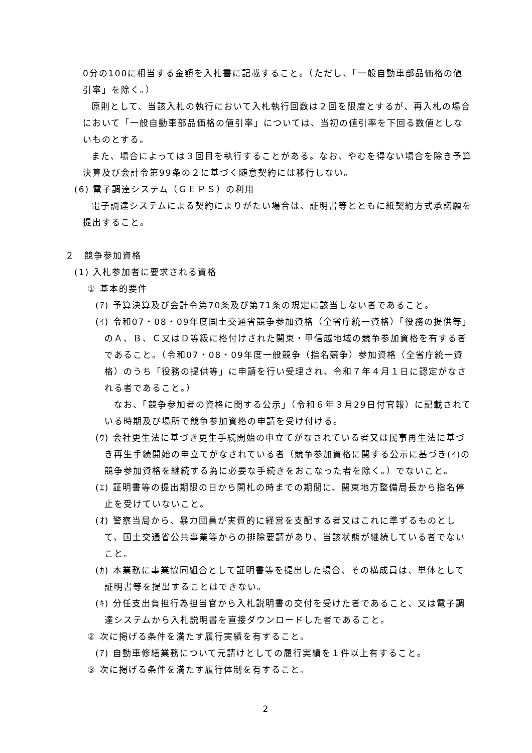0分の100に相当する金額を入札書に記載すること。（ただし、「一般自動車部品価格の値引率」を除く。）
原則として、当該入札の執行において入札執行回数は２回を限度とするが、再入札の場合において「一般自動車部品価格の値引率」については、当初の値引率を下回る数値としないものとする。
また、場合によっては３回目を執行することがある。なお、やむを得ない場合を除き予算決算及び会計令第99条の２に基づく随意契約には移行しない。
(6) 電子調達システム（ＧＥＰＳ）の利用
電子調達システムによる契約によりがたい場合は、証明書等とともに紙契約方式承諾願を提出すること。
２　競争参加資格
(1) 入札参加者に要求される資格
① 基本的要件
(ｱ) 予算決算及び会計令第70条及び第71条の規定に該当しない者であること。
(ｲ) 令和07・08・09年度国土交通省競争参加資格（全省庁統一資格）「役務の提供等」のＡ、Ｂ、Ｃ又はＤ等級に格付けされた関東・甲信越地域の競争参加資格を有する者であること。（令和07・08・09年度一般競争（指名競争）参加資格（全省庁統一資格）のうち「役務の提供等」に申請を行い受理され、令和７年４月１日に認定がなされる者であること。）
　なお、「競争参加者の資格に関する公示」（令和６年３月29日付官報）に記載されている時期及び場所で競争参加資格の申請を受け付ける。
(ｳ) 会社更生法に基づき更生手続開始の申立てがなされている者又は民事再生法に基づき再生手続開始の申立てがなされている者（競争参加資格に関する公示に基づき(ｲ)の競争参加資格を継続する為に必要な手続きをおこなった者を除く。）でないこと。
(ｴ) 証明書等の提出期限の日から開札の時までの期間に、関東地方整備局長から指名停止を受けていないこと。
(ｵ) 警察当局から、暴力団員が実質的に経営を支配する者又はこれに準ずるものとして、国土交通省公共事業等からの排除要請があり、当該状態が継続している者でないこと。
(ｶ) 本業務に事業協同組合として証明書等を提出した場合、その構成員は、単体として証明書等を提出することはできない。
(ｷ) 分任支出負担行為担当官から入札説明書の交付を受けた者であること、又は電子調達システムから入札説明書を直接ダウンロードした者であること。
② 次に掲げる条件を満たす履行実績を有すること。
(ｱ) 自動車修繕業務について元請けとしての履行実績を１件以上有すること。
③ 次に掲げる条件を満たす履行体制を有すること。
2